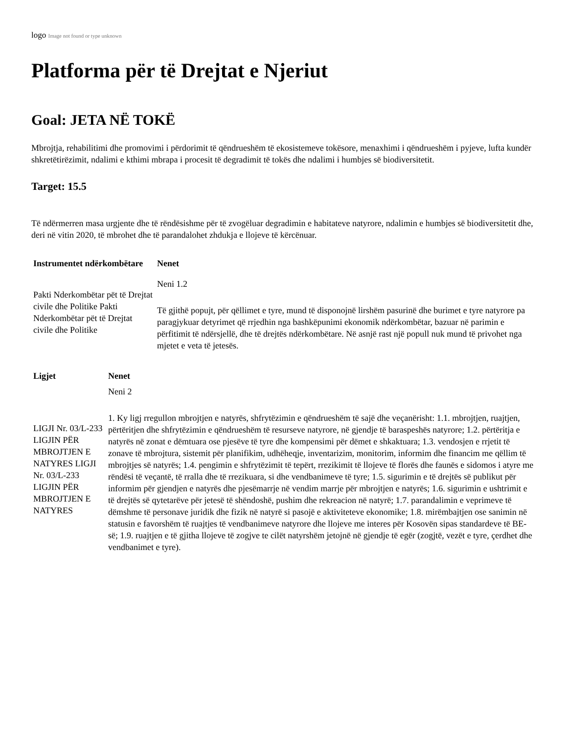logo Image not found or type unknown
Platforma për të Drejtat e Njeriut
Goal: JETA NË TOKË
Mbrojtja, rehabilitimi dhe promovimi i përdorimit të qëndrueshëm të ekosistemeve tokësore, menaxhimi i qëndrueshëm i pyjeve, lufta kundër shkretëtirëzimit, ndalimi e kthimi mbrapa i procesit të degradimit të tokës dhe ndalimi i humbjes së biodiversitetit.
Target: 15.5
Të ndërmerren masa urgjente dhe të rëndësishme për të zvogëluar degradimin e habitateve natyrore, ndalimin e humbjes së biodiversitetit dhe, deri në vitin 2020, të mbrohet dhe të parandalohet zhdukja e llojeve të kërcënuar.
| Instrumentet ndërkombëtare | Nenet |
| --- | --- |
| Pakti Nderkombëtar pët të Drejtat civile dhe Politike Pakti Nderkombëtar pët të Drejtat civile dhe Politike | Neni 1.2 Të gjithë popujt, për qëllimet e tyre, mund të disponojnë lirshëm pasurinë dhe burimet e tyre natyrore pa paragjykuar detyrimet që rrjedhin nga bashkëpunimi ekonomik ndërkombëtar, bazuar në parimin e përfitimit të ndërsjellë, dhe të drejtës ndërkombëtare. Në asnjë rast një popull nuk mund të privohet nga mjetet e veta të jetesës. |
| Ligjet | Nenet |
| --- | --- |
| LIGJI Nr. 03/L-233 LIGJIN PËR MBROJTJEN E NATYRES LIGJI Nr. 03/L-233 LIGJIN PËR MBROJTJEN E NATYRES | Neni 2 1. Ky ligj rregullon mbrojtjen e natyrës, shfrytëzimin e qëndrueshëm të sajë dhe veçanërisht: 1.1. mbrojtjen, ruajtjen, përtëritjen dhe shfrytëzimin e qëndrueshëm të resurseve natyrore, në gjendje të baraspeshës natyrore; 1.2. përtëritja e natyrës në zonat e dëmtuara ose pjesëve të tyre dhe kompensimi për dëmet e shkaktuara; 1.3. vendosjen e rrjetit të zonave të mbrojtura, sistemit për planifikim, udhëheqje, inventarizim, monitorim, informim dhe financim me qëllim të mbrojtjes së natyrës; 1.4. pengimin e shfrytëzimit të tepërt, rrezikimit të llojeve të florës dhe faunës e sidomos i atyre me rëndësi të veçantë, të rralla dhe të rrezikuara, si dhe vendbanimeve të tyre; 1.5. sigurimin e të drejtës së publikut për informim për gjendjen e natyrës dhe pjesëmarrje në vendim marrje për mbrojtjen e natyrës; 1.6. sigurimin e ushtrimit e të drejtës së qytetarëve për jetesë të shëndoshë, pushim dhe rekreacion në natyrë; 1.7. parandalimin e veprimeve të dëmshme të personave juridik dhe fizik në natyrë si pasojë e aktiviteteve ekonomike; 1.8. mirëmbajtjen ose sanimin në statusin e favorshëm të ruajtjes të vendbanimeve natyrore dhe llojeve me interes për Kosovën sipas standardeve të BE-së; 1.9. ruajtjen e të gjitha llojeve të zogjve te cilët natyrshëm jetojnë në gjendje të egër (zogjtë, vezët e tyre, çerdhet dhe vendbanimet e tyre). |